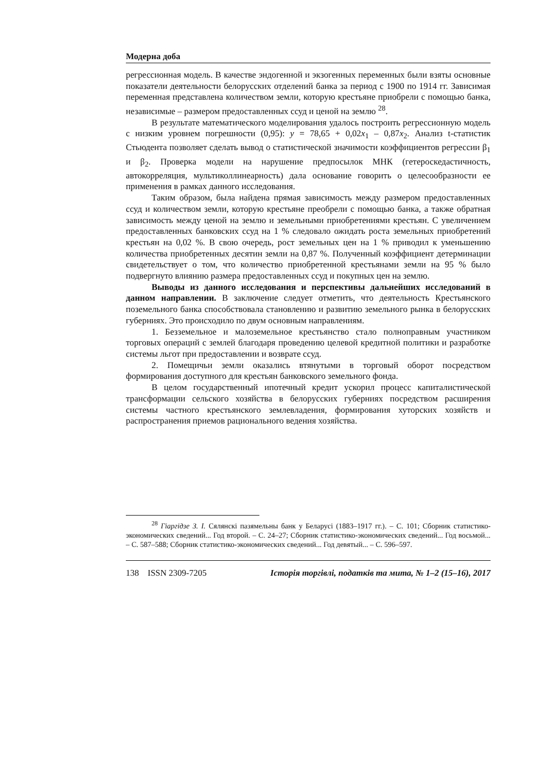Модерна доба
регрессионная модель. В качестве эндогенной и экзогенных переменных были взяты основные показатели деятельности белорусских отделений банка за период с 1900 по 1914 гг. Зависимая переменная представлена количеством земли, которую крестьяне приобрели с помощью банка, независимые – размером предоставленных ссуд и ценой на землю <sup>28</sup>.
В результате математического моделирования удалось построить регрессионную модель с низким уровнем погрешности (0,95): y = 78,65 + 0,02x<sub>1</sub> – 0,87x<sub>2</sub>. Анализ t-статистик Стьюдента позволяет сделать вывод о статистической значимости коэффициентов регрессии β<sub>1</sub> и β<sub>2</sub>. Проверка модели на нарушение предпосылок МНК (гетероскедастичность, автокорреляция, мультиколлинеарность) дала основание говорить о целесообразности ее применения в рамках данного исследования.
Таким образом, была найдена прямая зависимость между размером предоставленных ссуд и количеством земли, которую крестьяне преобрели с помощью банка, а также обратная зависимость между ценой на землю и земельными приобретениями крестьян. С увеличением предоставленных банковских ссуд на 1 % следовало ожидать роста земельных приобретений крестьян на 0,02 %. В свою очередь, рост земельных цен на 1 % приводил к уменьшению количества приобретенных десятин земли на 0,87 %. Полученный коэффициент детерминации свидетельствует о том, что количество приобретенной крестьянами земли на 95 % было подвергнуто влиянию размера предоставленных ссуд и покупных цен на землю.
Выводы из данного исследования и перспективы дальнейших исследований в данном направлении. В заключение следует отметить, что деятельность Крестьянского поземельного банка способствовала становлению и развитию земельного рынка в белорусских губерниях. Это происходило по двум основным направлениям.
1. Безземельное и малоземельное крестьянство стало полноправным участником торговых операций с землей благодаря проведению целевой кредитной политики и разработке системы льгот при предоставлении и возврате ссуд.
2. Помещичьи земли оказались втянутыми в торговый оборот посредством формирования доступного для крестьян банковского земельного фонда.
В целом государственный ипотечный кредит ускорил процесс капиталистической трансформации сельского хозяйства в белорусских губерниях посредством расширения системы частного крестьянского землевладения, формирования хуторских хозяйств и распространения приемов рационального ведения хозяйства.
<sup>28</sup> Гіаргідзе З. І. Сялянскі пазямельны банк у Беларусі (1883–1917 гг.). – С. 101; Сборник статистико-экономических сведений... Год второй. – С. 24–27; Сборник статистико-экономических сведений... Год восьмой... – С. 587–588; Сборник статистико-экономических сведений... Год девятый... – С. 596–597.
138 ISSN 2309-7205 Історія торгівлі, податків та мита, № 1–2 (15–16), 2017